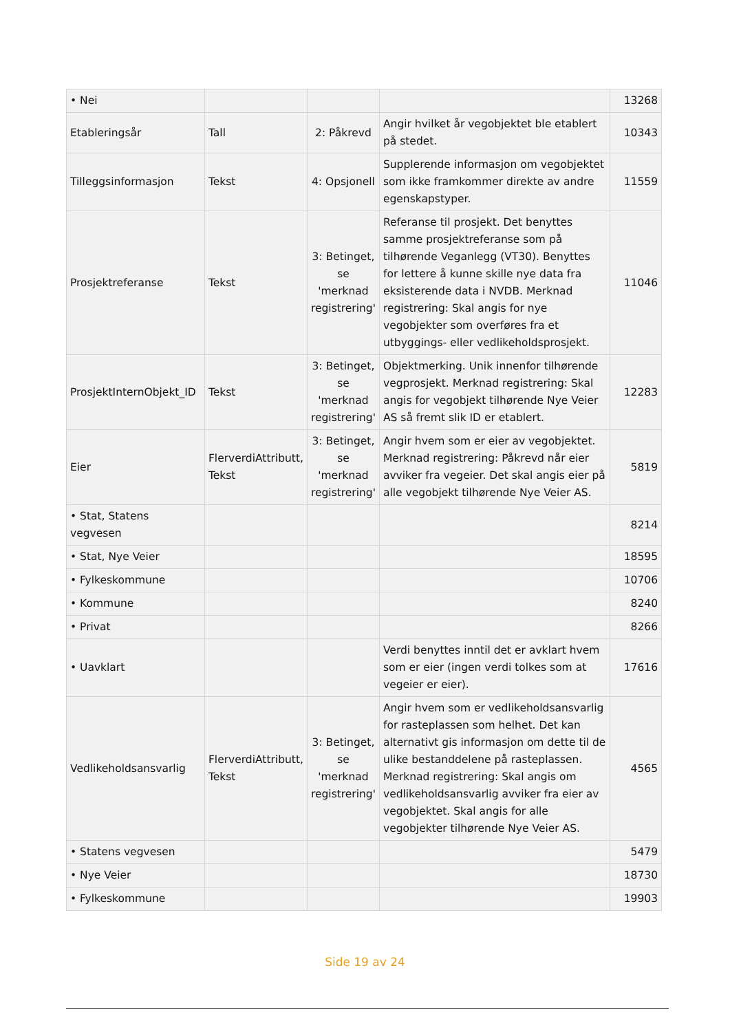| • Nei | | | | 13268 |
| Etableringsår | Tall | 2: Påkrevd | Angir hvilket år vegobjektet ble etablert på stedet. | 10343 |
| Tilleggsinformasjon | Tekst | 4: Opsjonell | Supplerende informasjon om vegobjektet som ikke framkommer direkte av andre egenskapstyper. | 11559 |
| Prosjektreferanse | Tekst | 3: Betinget, se 'merknad registrering' | Referanse til prosjekt. Det benyttes samme prosjektreferanse som på tilhørende Veganlegg (VT30). Benyttes for lettere å kunne skille nye data fra eksisterende data i NVDB. Merknad registrering: Skal angis for nye vegobjekter som overføres fra et utbyggings- eller vedlikeholdsprosjekt. | 11046 |
| ProsjektInternObjekt_ID | Tekst | 3: Betinget, se 'merknad registrering' | Objektmerking. Unik innenfor tilhørende vegprosjekt. Merknad registrering: Skal angis for vegobjekt tilhørende Nye Veier AS så fremt slik ID er etablert. | 12283 |
| Eier | FlerverdiAttributt, Tekst | 3: Betinget, se 'merknad registrering' | Angir hvem som er eier av vegobjektet. Merknad registrering: Påkrevd når eier avviker fra vegeier. Det skal angis eier på alle vegobjekt tilhørende Nye Veier AS. | 5819 |
| • Stat, Statens vegvesen | | | | 8214 |
| • Stat, Nye Veier | | | | 18595 |
| • Fylkeskommune | | | | 10706 |
| • Kommune | | | | 8240 |
| • Privat | | | | 8266 |
| • Uavklart | | | Verdi benyttes inntil det er avklart hvem som er eier (ingen verdi tolkes som at vegeier er eier). | 17616 |
| Vedlikeholdsansvarlig | FlerverdiAttributt, Tekst | 3: Betinget, se 'merknad registrering' | Angir hvem som er vedlikeholdsansvarlig for rasteplassen som helhet. Det kan alternativt gis informasjon om dette til de ulike bestanddelene på rasteplassen. Merknad registrering: Skal angis om vedlikeholdsansvarlig avviker fra eier av vegobjektet. Skal angis for alle vegobjekter tilhørende Nye Veier AS. | 4565 |
| • Statens vegvesen | | | | 5479 |
| • Nye Veier | | | | 18730 |
| • Fylkeskommune | | | | 19903 |
Side 19 av 24